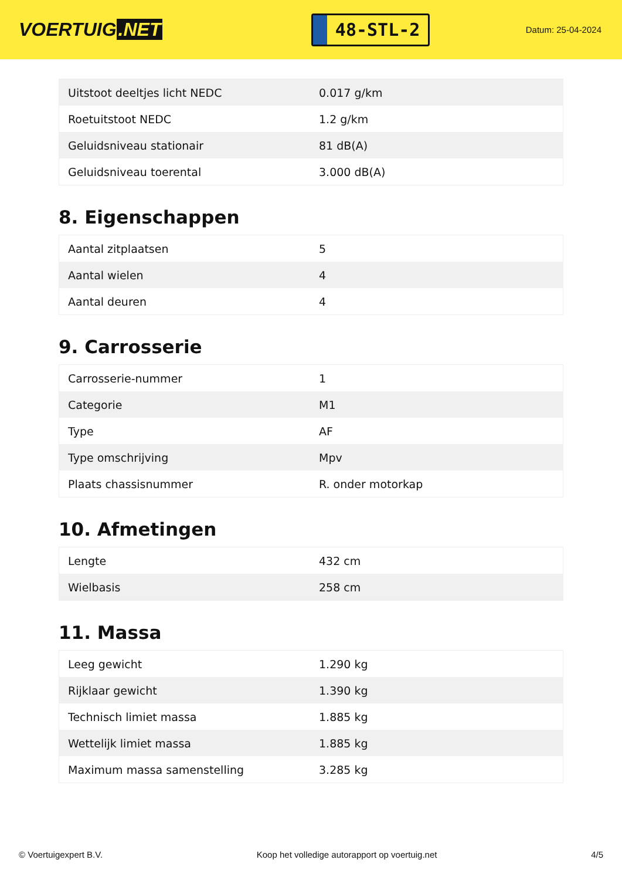VOERTUIG.NET
48-STL-2
Datum: 25-04-2024
| Uitstoot deeltjes licht NEDC | 0.017 g/km |
| Roetuitstoot NEDC | 1.2 g/km |
| Geluidsniveau stationair | 81 dB(A) |
| Geluidsniveau toerental | 3.000 dB(A) |
8. Eigenschappen
| Aantal zitplaatsen | 5 |
| Aantal wielen | 4 |
| Aantal deuren | 4 |
9. Carrosserie
| Carrosserie-nummer | 1 |
| Categorie | M1 |
| Type | AF |
| Type omschrijving | Mpv |
| Plaats chassisnummer | R. onder motorkap |
10. Afmetingen
| Lengte | 432 cm |
| Wielbasis | 258 cm |
11. Massa
| Leeg gewicht | 1.290 kg |
| Rijklaar gewicht | 1.390 kg |
| Technisch limiet massa | 1.885 kg |
| Wettelijk limiet massa | 1.885 kg |
| Maximum massa samenstelling | 3.285 kg |
© Voertuigexpert B.V. Koop het volledige autorapport op voertuig.net 4/5